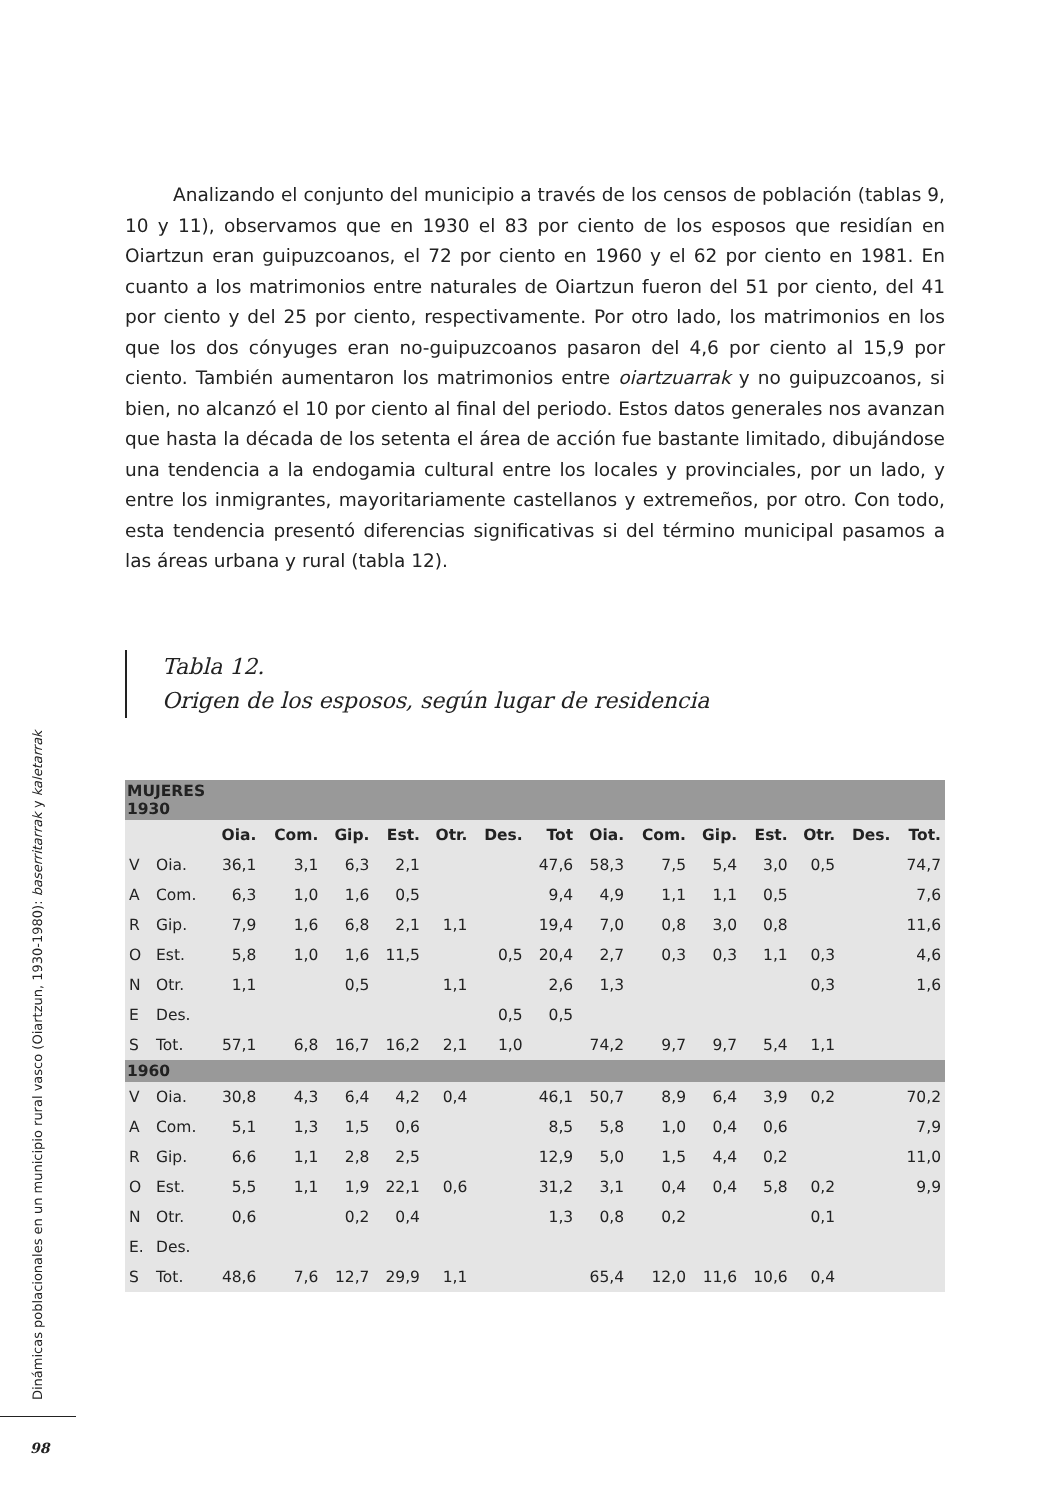Analizando el conjunto del municipio a través de los censos de población (tablas 9, 10 y 11), observamos que en 1930 el 83 por ciento de los esposos que residían en Oiartzun eran guipuzcoanos, el 72 por ciento en 1960 y el 62 por ciento en 1981. En cuanto a los matrimonios entre naturales de Oiartzun fueron del 51 por ciento, del 41 por ciento y del 25 por ciento, respectivamente. Por otro lado, los matrimonios en los que los dos cónyuges eran no-guipuzcoanos pasaron del 4,6 por ciento al 15,9 por ciento. También aumentaron los matrimonios entre oiartzuarrak y no guipuzcoanos, si bien, no alcanzó el 10 por ciento al final del periodo. Estos datos generales nos avanzan que hasta la década de los setenta el área de acción fue bastante limitado, dibujándose una tendencia a la endogamia cultural entre los locales y provinciales, por un lado, y entre los inmigrantes, mayoritariamente castellanos y extremeños, por otro. Con todo, esta tendencia presentó diferencias significativas si del término municipal pasamos a las áreas urbana y rural (tabla 12).
Tabla 12.
Origen de los esposos, según lugar de residencia
| MUJERES 1930 | | | | | | | | | | | | | | | |
| | | Oia. | Com. | Gip. | Est. | Otr. | Des. | Tot | Oia. | Com. | Gip. | Est. | Otr. | Des. | Tot. |
| V | Oia. | 36,1 | 3,1 | 6,3 | 2,1 | | | 47,6 | 58,3 | 7,5 | 5,4 | 3,0 | 0,5 | | 74,7 |
| A | Com. | 6,3 | 1,0 | 1,6 | 0,5 | | | 9,4 | 4,9 | 1,1 | 1,1 | 0,5 | | | 7,6 |
| R | Gip. | 7,9 | 1,6 | 6,8 | 2,1 | 1,1 | | 19,4 | 7,0 | 0,8 | 3,0 | 0,8 | | | 11,6 |
| O | Est. | 5,8 | 1,0 | 1,6 | 11,5 | | 0,5 | 20,4 | 2,7 | 0,3 | 0,3 | 1,1 | 0,3 | | 4,6 |
| N | Otr. | 1,1 | | 0,5 | | 1,1 | | 2,6 | 1,3 | | | | 0,3 | | 1,6 |
| E | Des. | | | | | | 0,5 | 0,5 | | | | | | | |
| S | Tot. | 57,1 | 6,8 | 16,7 | 16,2 | 2,1 | 1,0 | | 74,2 | 9,7 | 9,7 | 5,4 | 1,1 | | |
| 1960 | | | | | | | | | | | | | | | |
| V | Oia. | 30,8 | 4,3 | 6,4 | 4,2 | 0,4 | | 46,1 | 50,7 | 8,9 | 6,4 | 3,9 | 0,2 | | 70,2 |
| A | Com. | 5,1 | 1,3 | 1,5 | 0,6 | | | 8,5 | 5,8 | 1,0 | 0,4 | 0,6 | | | 7,9 |
| R | Gip. | 6,6 | 1,1 | 2,8 | 2,5 | | | 12,9 | 5,0 | 1,5 | 4,4 | 0,2 | | | 11,0 |
| O | Est. | 5,5 | 1,1 | 1,9 | 22,1 | 0,6 | | 31,2 | 3,1 | 0,4 | 0,4 | 5,8 | 0,2 | | 9,9 |
| N | Otr. | 0,6 | | 0,2 | 0,4 | | | 1,3 | 0,8 | 0,2 | | | 0,1 | | |
| E. | Des. | | | | | | | | | | | | | | |
| S | Tot. | 48,6 | 7,6 | 12,7 | 29,9 | 1,1 | | | 65,4 | 12,0 | 11,6 | 10,6 | 0,4 | | |
Dinámicas poblacionales en un municipio rural vasco (Oiartzun, 1930-1980): baserritarrak y kaletarrak
98